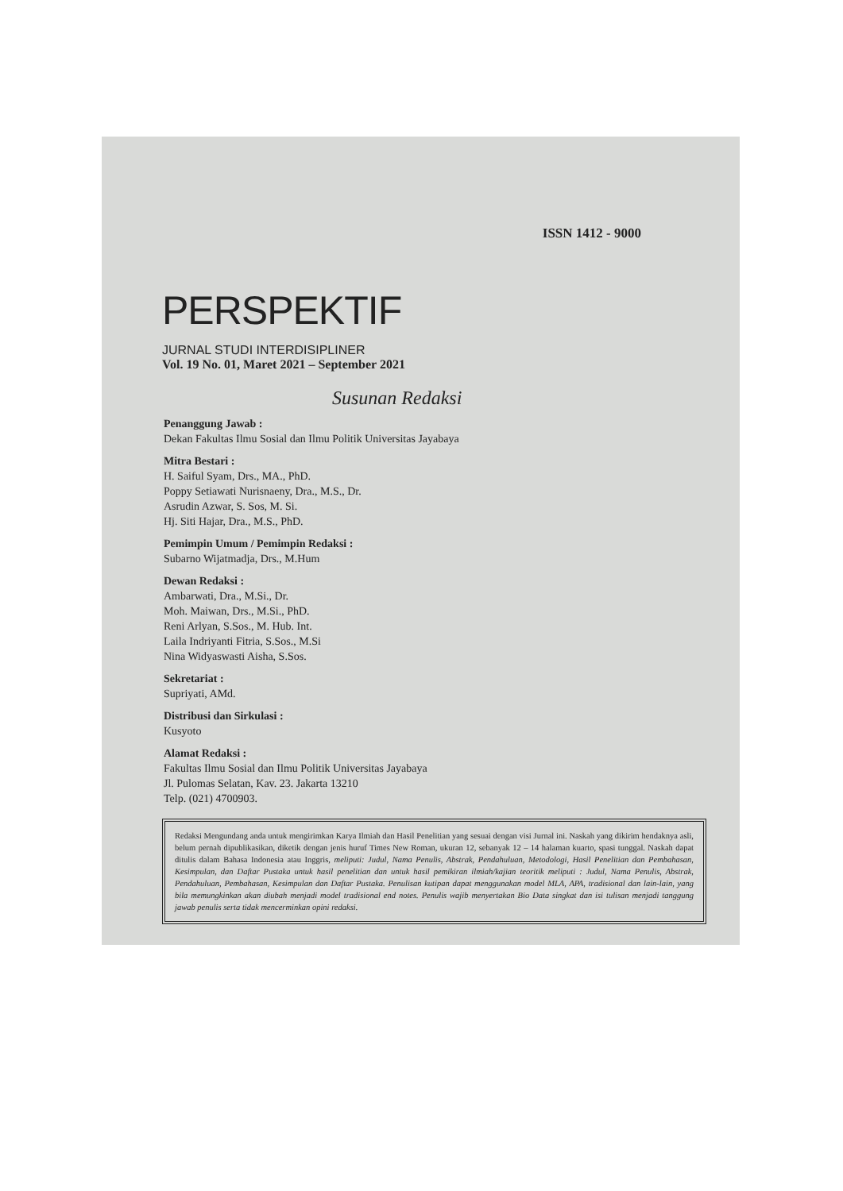ISSN 1412 - 9000
PERSPEKTIF
JURNAL STUDI INTERDISIPLINER
Vol. 19 No. 01, Maret 2021 – September 2021
Susunan Redaksi
Penanggung Jawab :
Dekan Fakultas Ilmu Sosial dan Ilmu Politik Universitas Jayabaya
Mitra Bestari :
H. Saiful Syam, Drs., MA., PhD.
Poppy Setiawati Nurisnaeny, Dra., M.S., Dr.
Asrudin Azwar, S. Sos, M. Si.
Hj. Siti Hajar, Dra., M.S., PhD.
Pemimpin Umum / Pemimpin Redaksi :
Subarno Wijatmadja, Drs., M.Hum
Dewan Redaksi :
Ambarwati, Dra., M.Si., Dr.
Moh. Maiwan, Drs., M.Si., PhD.
Reni Arlyan, S.Sos., M. Hub. Int.
Laila Indriyanti Fitria, S.Sos., M.Si
Nina Widyaswasti Aisha, S.Sos.
Sekretariat :
Supriyati, AMd.
Distribusi dan Sirkulasi :
Kusyoto
Alamat Redaksi :
Fakultas Ilmu Sosial dan Ilmu Politik Universitas Jayabaya
Jl. Pulomas Selatan, Kav. 23. Jakarta 13210
Telp. (021) 4700903.
Redaksi Mengundang anda untuk mengirimkan Karya Ilmiah dan Hasil Penelitian yang sesuai dengan visi Jurnal ini. Naskah yang dikirim hendaknya asli, belum pernah dipublikasikan, diketik dengan jenis huruf Times New Roman, ukuran 12, sebanyak 12 – 14 halaman kuarto, spasi tunggal. Naskah dapat ditulis dalam Bahasa Indonesia atau Inggris, meliputi: Judul, Nama Penulis, Abstrak, Pendahuluan, Metodologi, Hasil Penelitian dan Pembahasan, Kesimpulan, dan Daftar Pustaka untuk hasil penelitian dan untuk hasil pemikiran ilmiah/kajian teoritik meliputi : Judul, Nama Penulis, Abstrak, Pendahuluan, Pembahasan, Kesimpulan dan Daftar Pustaka. Penulisan kutipan dapat menggunakan model MLA, APA, tradisional dan lain-lain, yang bila memungkinkan akan diubah menjadi model tradisional end notes. Penulis wajib menyertakan Bio Data singkat dan isi tulisan menjadi tanggung jawab penulis serta tidak mencerminkan opini redaksi.